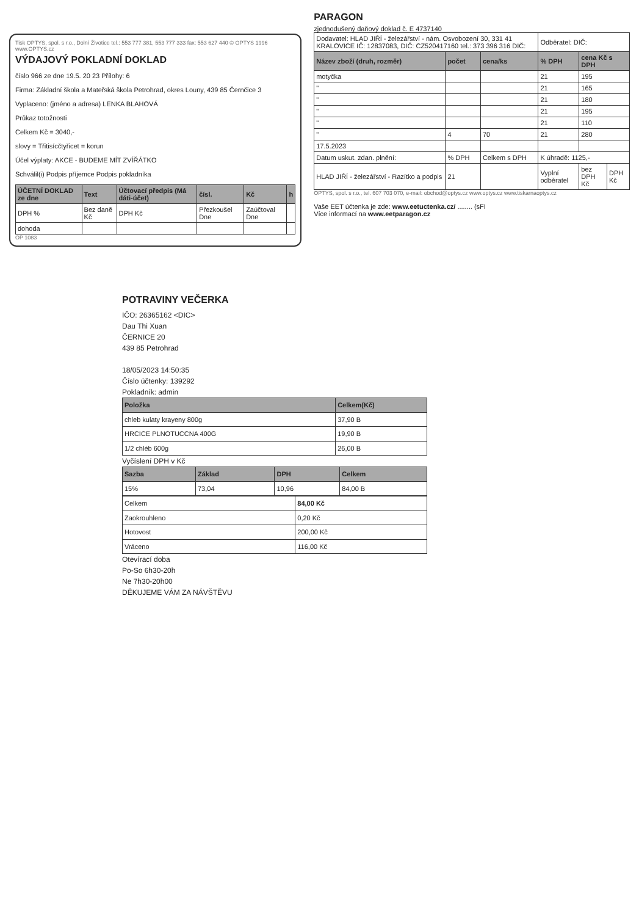Tisk OPTYS, spol. s r.o., Dolní Životice tel.: 553 777 381, 553 777 333 fax: 553 627 440 © OPTYS 1996 www.OPTYS.cz
VÝDAJOVÝ POKLADNÍ DOKLAD
číslo 966 ze dne 19.5. 20 23 Přílohy: 6
Firma: Základní škola a Mateřská škola Petrohrad, okres Louny, 439 85 Černčice 3
Vyplaceno: (jméno a adresa) LENKA BLAHOVÁ
Průkaz totožnosti
Celkem Kč = 3040,-
slovy = Třitisícčtyřicet = korun
Účel výplaty: AKCE - BUDEME MÍT ZVÍŘÁTKO
Schválil(i) Podpis příjemce Podpis pokladníka
| ÚČETNÍ DOKLAD ze dne | Text | Účtovací předpis (Má dáti-účet) | čísl. | Kč | h |
| --- | --- | --- | --- | --- | --- |
| DPH % | Bez daně Kč | DPH Kč | Přezkoušel Dne | Zaúčtoval Dne | |
| dohoda | | | | | |
OP 1083
PARAGON
zjednodušený daňový doklad č. E 4737140
| Dodavatel: HLAD JIŘÍ - železářství - nám. Osvobození 30, 331 41 KRALOVICE IČ: 12837083, DIČ: CZ520417160 tel.: 373 396 316 DIČ: | | | Odběratel: DIČ: | | |
| Název zboží (druh, rozměr) | počet | cena/ks | % DPH | cena Kč s DPH | |
| motyčka | | | 21 | 195 | |
| " | | | 21 | 165 | |
| " | | | 21 | 180 | |
| " | | | 21 | 195 | |
| " | | | 21 | 110 | |
| " | 4 | 70 | 21 | 280 | |
| 17.5.2023 | | | | | |
| Datum uskut. zdan. plnění: | % DPH | Celkem s DPH | K úhradě: 1125,- | | |
| HLAD JIŘÍ - železářství - Razítko a podpis | 21 | | Vyplní odběratel | bez DPH Kč | DPH Kč |
OPTYS, spol. s r.o., tel. 607 703 070, e-mail: obchod@optys.cz www.optys.cz www.tiskarnaoptys.cz
Vaše EET účtenka je zde: www.eetuctenka.cz/ ........ (sFI
Více informací na www.eetparagon.cz
POTRAVINY VEČERKA
IČO: 26365162 <DIC>
Dau Thi Xuan
ČERNICE 20
439 85 Petrohrad
18/05/2023 14:50:35
Číslo účtenky: 139292
Pokladník: admin
| Položka | Celkem(Kč) |
| --- | --- |
| chleb kulaty krayeny 800g | 37,90 B |
| HRCICE PLNOTUCCNA 400G | 19,90 B |
| 1/2 chléb 600g | 26,00 B |
Vyčíslení DPH v Kč
| Sazba | Základ | DPH | Celkem |
| --- | --- | --- | --- |
| 15% | 73,04 | 10,96 | 84,00 B |
| Celkem | 84,00 Kč |
| Zaokrouhleno | 0,20 Kč |
| Hotovost | 200,00 Kč |
| Vráceno | 116,00 Kč |
Otevírací doba
Po-So 6h30-20h
Ne 7h30-20h00
DĚKUJEME VÁM ZA NÁVŠTĚVU